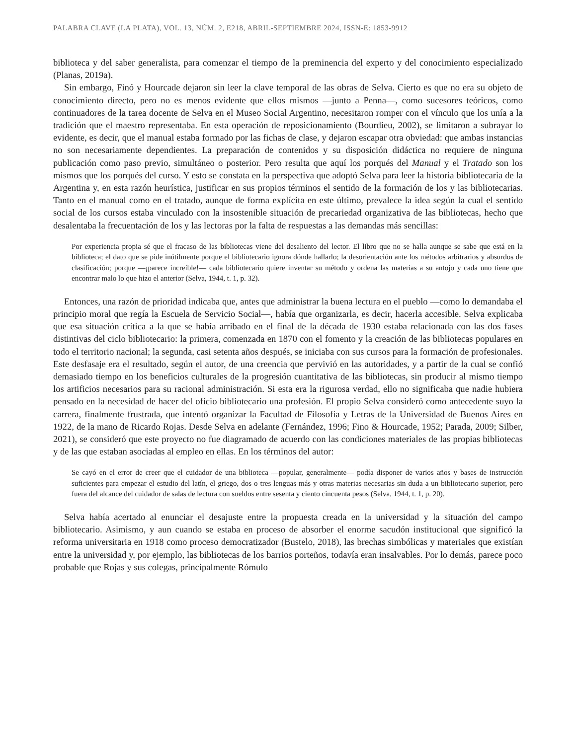PALABRA CLAVE (LA PLATA), VOL. 13, NÚM. 2, E218, ABRIL-SEPTIEMBRE 2024, ISSN-E: 1853-9912
biblioteca y del saber generalista, para comenzar el tiempo de la preminencia del experto y del conocimiento especializado (Planas, 2019a).
Sin embargo, Finó y Hourcade dejaron sin leer la clave temporal de las obras de Selva. Cierto es que no era su objeto de conocimiento directo, pero no es menos evidente que ellos mismos —junto a Penna—, como sucesores teóricos, como continuadores de la tarea docente de Selva en el Museo Social Argentino, necesitaron romper con el vínculo que los unía a la tradición que el maestro representaba. En esta operación de reposicionamiento (Bourdieu, 2002), se limitaron a subrayar lo evidente, es decir, que el manual estaba formado por las fichas de clase, y dejaron escapar otra obviedad: que ambas instancias no son necesariamente dependientes. La preparación de contenidos y su disposición didáctica no requiere de ninguna publicación como paso previo, simultáneo o posterior. Pero resulta que aquí los porqués del Manual y el Tratado son los mismos que los porqués del curso. Y esto se constata en la perspectiva que adoptó Selva para leer la historia bibliotecaria de la Argentina y, en esta razón heurística, justificar en sus propios términos el sentido de la formación de los y las bibliotecarias. Tanto en el manual como en el tratado, aunque de forma explícita en este último, prevalece la idea según la cual el sentido social de los cursos estaba vinculado con la insostenible situación de precariedad organizativa de las bibliotecas, hecho que desalentaba la frecuentación de los y las lectoras por la falta de respuestas a las demandas más sencillas:
Por experiencia propia sé que el fracaso de las bibliotecas viene del desaliento del lector. El libro que no se halla aunque se sabe que está en la biblioteca; el dato que se pide inútilmente porque el bibliotecario ignora dónde hallarlo; la desorientación ante los métodos arbitrarios y absurdos de clasificación; porque —¡parece increíble!— cada bibliotecario quiere inventar su método y ordena las materias a su antojo y cada uno tiene que encontrar malo lo que hizo el anterior (Selva, 1944, t. 1, p. 32).
Entonces, una razón de prioridad indicaba que, antes que administrar la buena lectura en el pueblo —como lo demandaba el principio moral que regía la Escuela de Servicio Social—, había que organizarla, es decir, hacerla accesible. Selva explicaba que esa situación crítica a la que se había arribado en el final de la década de 1930 estaba relacionada con las dos fases distintivas del ciclo bibliotecario: la primera, comenzada en 1870 con el fomento y la creación de las bibliotecas populares en todo el territorio nacional; la segunda, casi setenta años después, se iniciaba con sus cursos para la formación de profesionales. Este desfasaje era el resultado, según el autor, de una creencia que pervivió en las autoridades, y a partir de la cual se confió demasiado tiempo en los beneficios culturales de la progresión cuantitativa de las bibliotecas, sin producir al mismo tiempo los artificios necesarios para su racional administración. Si esta era la rigurosa verdad, ello no significaba que nadie hubiera pensado en la necesidad de hacer del oficio bibliotecario una profesión. El propio Selva consideró como antecedente suyo la carrera, finalmente frustrada, que intentó organizar la Facultad de Filosofía y Letras de la Universidad de Buenos Aires en 1922, de la mano de Ricardo Rojas. Desde Selva en adelante (Fernández, 1996; Fino & Hourcade, 1952; Parada, 2009; Silber, 2021), se consideró que este proyecto no fue diagramado de acuerdo con las condiciones materiales de las propias bibliotecas y de las que estaban asociadas al empleo en ellas. En los términos del autor:
Se cayó en el error de creer que el cuidador de una biblioteca —popular, generalmente— podía disponer de varios años y bases de instrucción suficientes para empezar el estudio del latín, el griego, dos o tres lenguas más y otras materias necesarias sin duda a un bibliotecario superior, pero fuera del alcance del cuidador de salas de lectura con sueldos entre sesenta y ciento cincuenta pesos (Selva, 1944, t. 1, p. 20).
Selva había acertado al enunciar el desajuste entre la propuesta creada en la universidad y la situación del campo bibliotecario. Asimismo, y aun cuando se estaba en proceso de absorber el enorme sacudón institucional que significó la reforma universitaria en 1918 como proceso democratizador (Bustelo, 2018), las brechas simbólicas y materiales que existían entre la universidad y, por ejemplo, las bibliotecas de los barrios porteños, todavía eran insalvables. Por lo demás, parece poco probable que Rojas y sus colegas, principalmente Rómulo